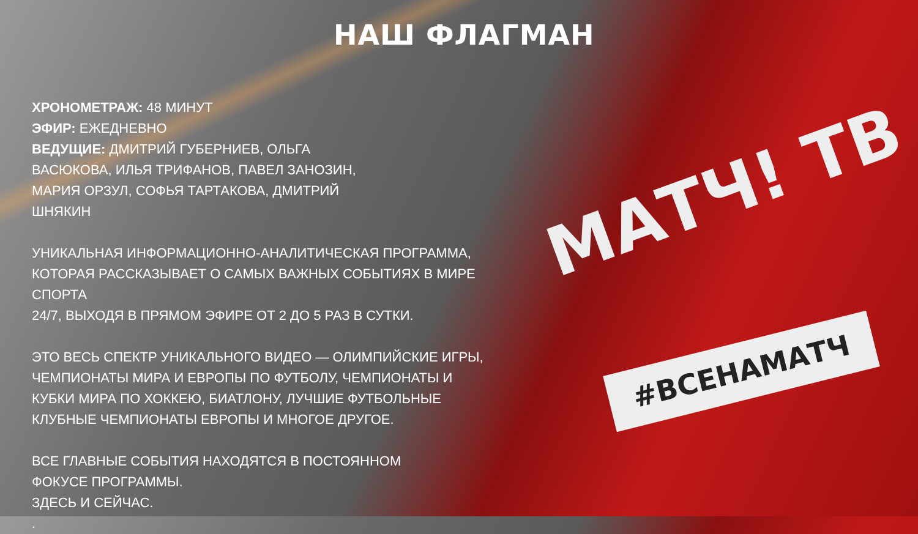МАТЧ! ТВ
#ВСЕНАМАТЧ
НАШ ФЛАГМАН
ХРОНОМЕТРАЖ: 48 МИНУТ
ЭФИР: ЕЖЕДНЕВНО
ВЕДУЩИЕ: ДМИТРИЙ ГУБЕРНИЕВ, ОЛЬГА
ВАСЮКОВА, ИЛЬЯ ТРИФАНОВ, ПАВЕЛ ЗАНОЗИН,
МАРИЯ ОРЗУЛ, СОФЬЯ ТАРТАКОВА, ДМИТРИЙ
ШНЯКИН
УНИКАЛЬНАЯ ИНФОРМАЦИОННО-АНАЛИТИЧЕСКАЯ ПРОГРАММА,
КОТОРАЯ РАССКАЗЫВАЕТ О САМЫХ ВАЖНЫХ СОБЫТИЯХ В МИРЕ СПОРТА
24/7, ВЫХОДЯ В ПРЯМОМ ЭФИРЕ ОТ 2 ДО 5 РАЗ В СУТКИ.
ЭТО ВЕСЬ СПЕКТР УНИКАЛЬНОГО ВИДЕО — ОЛИМПИЙСКИЕ ИГРЫ,
ЧЕМПИОНАТЫ МИРА И ЕВРОПЫ ПО ФУТБОЛУ, ЧЕМПИОНАТЫ И
КУБКИ МИРА ПО ХОККЕЮ, БИАТЛОНУ, ЛУЧШИЕ ФУТБОЛЬНЫЕ
КЛУБНЫЕ ЧЕМПИОНАТЫ ЕВРОПЫ И МНОГОЕ ДРУГОЕ.
ВСЕ ГЛАВНЫЕ СОБЫТИЯ НАХОДЯТСЯ В ПОСТОЯННОМ
ФОКУСЕ ПРОГРАММЫ.
ЗДЕСЬ И СЕЙЧАС.
.